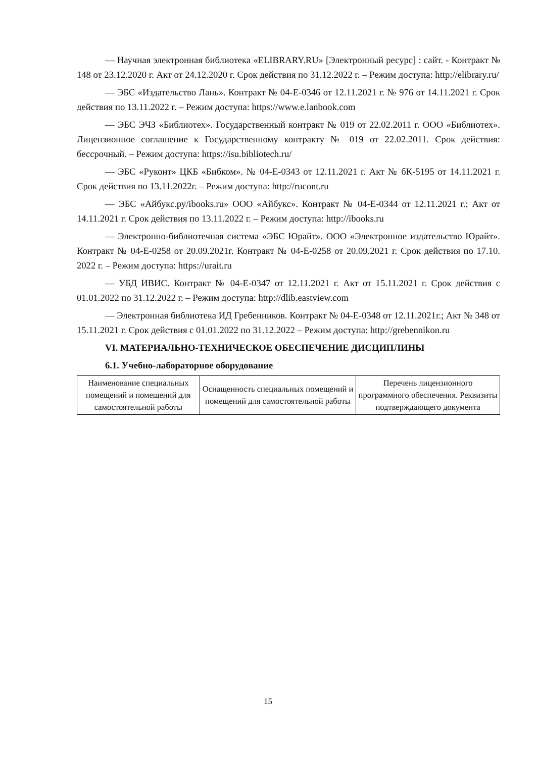— Научная электронная библиотека «ELIBRARY.RU» [Электронный ресурс] : сайт. - Контракт № 148 от 23.12.2020 г. Акт от 24.12.2020 г. Срок действия по 31.12.2022 г. – Режим доступа: http://elibrary.ru/
— ЭБС «Издательство Лань». Контракт № 04-Е-0346 от 12.11.2021 г. № 976 от 14.11.2021 г. Срок действия по 13.11.2022 г. – Режим доступа: https://www.e.lanbook.com
— ЭБС ЭЧЗ «Библиотех». Государственный контракт № 019 от 22.02.2011 г. ООО «Библиотех». Лицензионное соглашение к Государственному контракту № 019 от 22.02.2011. Срок действия: бессрочный. – Режим доступа: https://isu.bibliotech.ru/
— ЭБС «Руконт» ЦКБ «Бибком». № 04-Е-0343 от 12.11.2021 г. Акт № бК-5195 от 14.11.2021 г. Срок действия по 13.11.2022г. – Режим доступа: http://rucont.ru
— ЭБС «Айбукс.ру/ibooks.ru» ООО «Айбукс». Контракт № 04-Е-0344 от 12.11.2021 г.; Акт от 14.11.2021 г. Срок действия по 13.11.2022 г. – Режим доступа: http://ibooks.ru
— Электронно-библиотечная система «ЭБС Юрайт». ООО «Электронное издательство Юрайт». Контракт № 04-Е-0258 от 20.09.2021г. Контракт № 04-Е-0258 от 20.09.2021 г. Срок действия по 17.10. 2022 г. – Режим доступа: https://urait.ru
— УБД ИВИС. Контракт № 04-Е-0347 от 12.11.2021 г. Акт от 15.11.2021 г. Срок действия с 01.01.2022 по 31.12.2022 г. – Режим доступа: http://dlib.eastview.com
— Электронная библиотека ИД Гребенников. Контракт № 04-Е-0348 от 12.11.2021г.; Акт № 348 от 15.11.2021 г. Срок действия с 01.01.2022 по 31.12.2022 – Режим доступа: http://grebennikon.ru
VI. МАТЕРИАЛЬНО-ТЕХНИЧЕСКОЕ ОБЕСПЕЧЕНИЕ ДИСЦИПЛИНЫ
6.1. Учебно-лабораторное оборудование
| Наименование специальных помещений и помещений для самостоятельной работы | Оснащенность специальных помещений и помещений для самостоятельной работы | Перечень лицензионного программного обеспечения. Реквизиты подтверждающего документа |
15